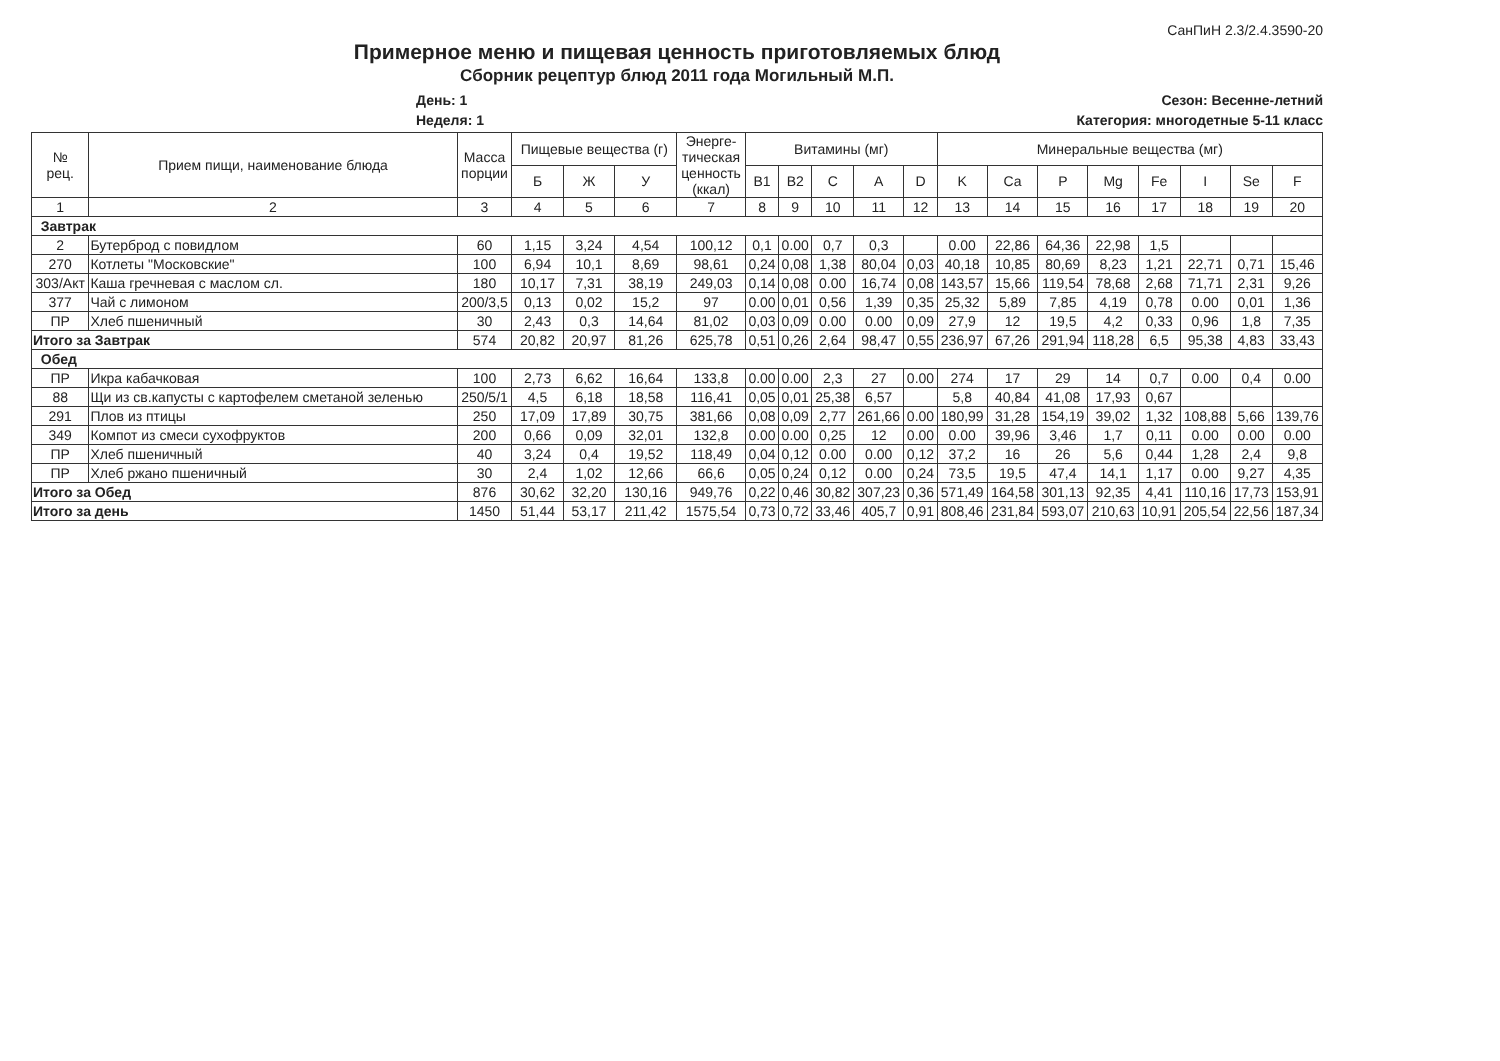СанПиН 2.3/2.4.3590-20
Примерное меню и пищевая ценность приготовляемых блюд
Сборник рецептур блюд 2011 года Могильный М.П.
День: 1
Неделя: 1
Сезон: Весенне-летний
Категория: многодетные 5-11 класс
| № рец. | Прием пищи, наименование блюда | Масса порции | Пищевые вещества (г) | | | Энерге- тическая ценность (ккал) | Витамины (мг) | | | | | Минеральные вещества (мг) | | | | | | | |
| --- | --- | --- | --- | --- | --- | --- | --- | --- | --- | --- | --- | --- | --- | --- | --- | --- | --- | --- | --- |
| | | | Б | Ж | У | | B1 | B2 | C | A | D | K | Ca | P | Mg | Fe | I | Se | F |
| 1 | 2 | 3 | 4 | 5 | 6 | 7 | 8 | 9 | 10 | 11 | 12 | 13 | 14 | 15 | 16 | 17 | 18 | 19 | 20 |
| Завтрак | | | | | | | | | | | | | | | | | | | |
| 2 | Бутерброд с повидлом | 60 | 1,15 | 3,24 | 4,54 | 100,12 | 0,1 | 0.00 | 0,7 | 0,3 | | 0.00 | 22,86 | 64,36 | 22,98 | 1,5 | | | |
| 270 | Котлеты "Московские" | 100 | 6,94 | 10,1 | 8,69 | 98,61 | 0,24 | 0,08 | 1,38 | 80,04 | 0,03 | 40,18 | 10,85 | 80,69 | 8,23 | 1,21 | 22,71 | 0,71 | 15,46 |
| 303/Акт | Каша гречневая с маслом сл. | 180 | 10,17 | 7,31 | 38,19 | 249,03 | 0,14 | 0,08 | 0.00 | 16,74 | 0,08 | 143,57 | 15,66 | 119,54 | 78,68 | 2,68 | 71,71 | 2,31 | 9,26 |
| 377 | Чай с лимоном | 200/3,5 | 0,13 | 0,02 | 15,2 | 97 | 0.00 | 0,01 | 0,56 | 1,39 | 0,35 | 25,32 | 5,89 | 7,85 | 4,19 | 0,78 | 0.00 | 0,01 | 1,36 |
| ПР | Хлеб пшеничный | 30 | 2,43 | 0,3 | 14,64 | 81,02 | 0,03 | 0,09 | 0.00 | 0.00 | 0,09 | 27,9 | 12 | 19,5 | 4,2 | 0,33 | 0,96 | 1,8 | 7,35 |
| Итого за Завтрак | | 574 | 20,82 | 20,97 | 81,26 | 625,78 | 0,51 | 0,26 | 2,64 | 98,47 | 0,55 | 236,97 | 67,26 | 291,94 | 118,28 | 6,5 | 95,38 | 4,83 | 33,43 |
| Обед | | | | | | | | | | | | | | | | | | | |
| ПР | Икра кабачковая | 100 | 2,73 | 6,62 | 16,64 | 133,8 | 0.00 | 0.00 | 2,3 | 27 | 0.00 | 274 | 17 | 29 | 14 | 0,7 | 0.00 | 0,4 | 0.00 |
| 88 | Щи из св.капусты с картофелем сметаной зеленью | 250/5/1 | 4,5 | 6,18 | 18,58 | 116,41 | 0,05 | 0,01 | 25,38 | 6,57 | | 5,8 | 40,84 | 41,08 | 17,93 | 0,67 | | | |
| 291 | Плов из птицы | 250 | 17,09 | 17,89 | 30,75 | 381,66 | 0,08 | 0,09 | 2,77 | 261,66 | 0.00 | 180,99 | 31,28 | 154,19 | 39,02 | 1,32 | 108,88 | 5,66 | 139,76 |
| 349 | Компот из смеси сухофруктов | 200 | 0,66 | 0,09 | 32,01 | 132,8 | 0.00 | 0.00 | 0,25 | 12 | 0.00 | 0.00 | 39,96 | 3,46 | 1,7 | 0,11 | 0.00 | 0.00 | 0.00 |
| ПР | Хлеб пшеничный | 40 | 3,24 | 0,4 | 19,52 | 118,49 | 0,04 | 0,12 | 0.00 | 0.00 | 0,12 | 37,2 | 16 | 26 | 5,6 | 0,44 | 1,28 | 2,4 | 9,8 |
| ПР | Хлеб ржано пшеничный | 30 | 2,4 | 1,02 | 12,66 | 66,6 | 0,05 | 0,24 | 0,12 | 0.00 | 0,24 | 73,5 | 19,5 | 47,4 | 14,1 | 1,17 | 0.00 | 9,27 | 4,35 |
| Итого за Обед | | 876 | 30,62 | 32,20 | 130,16 | 949,76 | 0,22 | 0,46 | 30,82 | 307,23 | 0,36 | 571,49 | 164,58 | 301,13 | 92,35 | 4,41 | 110,16 | 17,73 | 153,91 |
| Итого за день | | 1450 | 51,44 | 53,17 | 211,42 | 1575,54 | 0,73 | 0,72 | 33,46 | 405,7 | 0,91 | 808,46 | 231,84 | 593,07 | 210,63 | 10,91 | 205,54 | 22,56 | 187,34 |